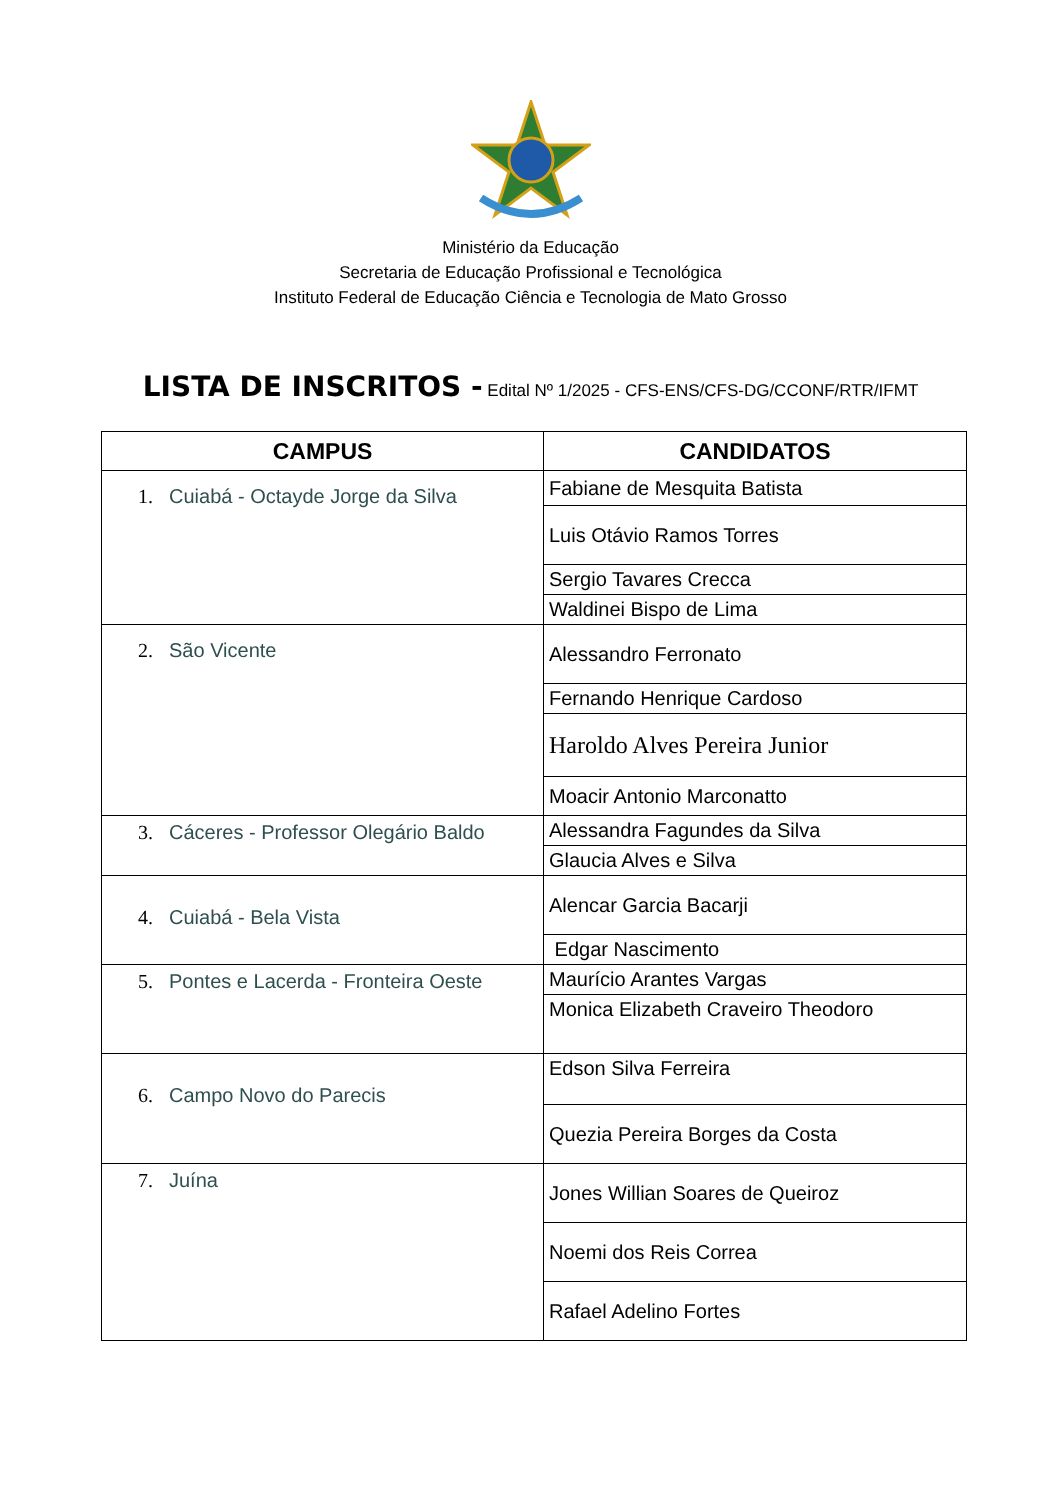Ministério da Educação
Secretaria de Educação Profissional e Tecnológica
Instituto Federal de Educação Ciência e Tecnologia de Mato Grosso
LISTA DE INSCRITOS - Edital Nº 1/2025 - CFS-ENS/CFS-DG/CCONF/RTR/IFMT
| CAMPUS | CANDIDATOS |
| --- | --- |
| 1. Cuiabá - Octayde Jorge da Silva | Fabiane de Mesquita Batista |
| | Luis Otávio Ramos Torres |
| | Sergio Tavares Crecca |
| | Waldinei Bispo de Lima |
| 2. São Vicente | Alessandro Ferronato |
| | Fernando Henrique Cardoso |
| | Haroldo Alves Pereira Junior |
| | Moacir Antonio Marconatto |
| 3. Cáceres - Professor Olegário Baldo | Alessandra Fagundes da Silva |
| | Glaucia Alves e Silva |
| 4. Cuiabá - Bela Vista | Alencar Garcia Bacarji |
| | Edgar Nascimento |
| 5. Pontes e Lacerda - Fronteira Oeste | Maurício Arantes Vargas |
| | Monica Elizabeth Craveiro Theodoro |
| 6. Campo Novo do Parecis | Edson Silva Ferreira |
| | Quezia Pereira Borges da Costa |
| 7. Juína | Jones Willian Soares de Queiroz |
| | Noemi dos Reis Correa |
| | Rafael Adelino Fortes |